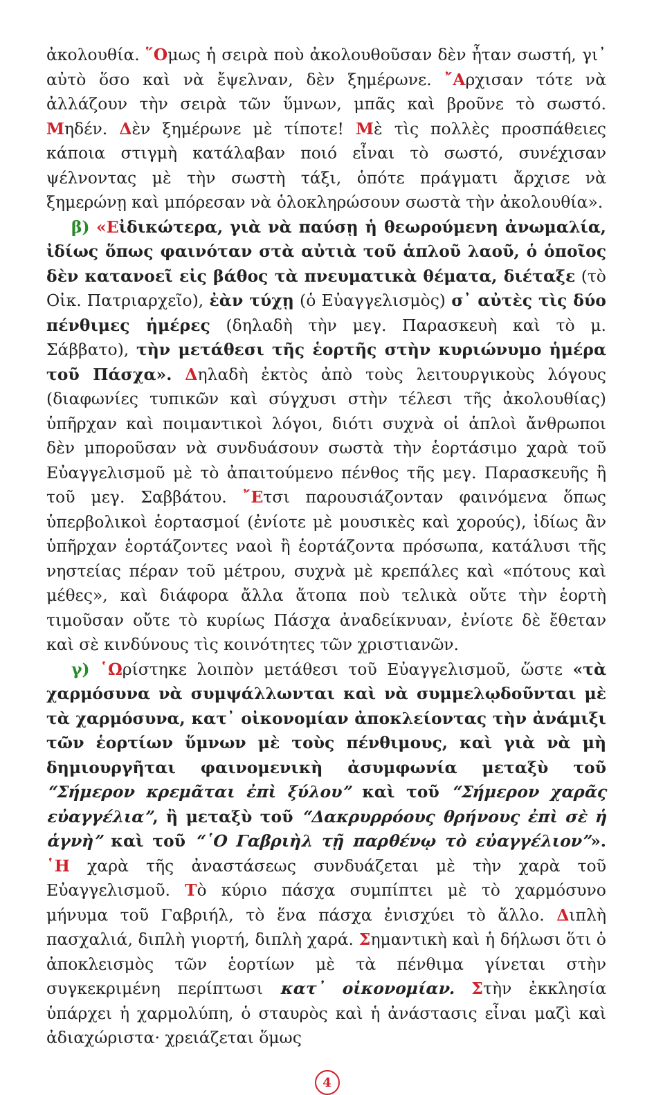ἀκολουθία. ῞Ομως ἡ σειρὰ ποὺ ἀκολουθοῦσαν δὲν ἦταν σωστή, γι᾽ αὐτὸ ὅσο καὶ νὰ ἔψελναν, δὲν ξημέρωνε. ῎Αρχισαν τότε νὰ ἀλλάζουν τὴν σειρὰ τῶν ὕμνων, μπᾶς καὶ βροῦνε τὸ σωστό. Μηδέν. Δὲν ξημέρωνε μὲ τίποτε! Μὲ τὶς πολλὲς προσπάθειες κάποια στιγμὴ κατάλαβαν ποιό εἶναι τὸ σωστό, συνέχισαν ψέλνοντας μὲ τὴν σωστὴ τάξι, ὁπότε πράγματι ἄρχισε νὰ ξημερώνῃ καὶ μπόρεσαν νὰ ὁλοκληρώσουν σωστὰ τὴν ἀκολουθία».
β) «Εἰδικώτερα, γιὰ νὰ παύσῃ ἡ θεωρούμενη ἀνωμαλία, ἰδίως ὅπως φαινόταν στὰ αὐτιὰ τοῦ ἁπλοῦ λαοῦ, ὁ ὁποῖος δὲν κατανοεῖ εἰς βάθος τὰ πνευματικὰ θέματα, διέταξε (τὸ Οἰκ. Πατριαρχεῖο), ἐὰν τύχῃ (ὁ Εὐαγγελισμὸς) σ᾽ αὐτὲς τὶς δύο πένθιμες ἡμέρες (δηλαδὴ τὴν μεγ. Παρασκευὴ καὶ τὸ μ. Σάββατο), τὴν μετάθεσι τῆς ἑορτῆς στὴν κυριώνυμο ἡμέρα τοῦ Πάσχα». Δηλαδὴ ἐκτὸς ἀπὸ τοὺς λειτουργικοὺς λόγους (διαφωνίες τυπικῶν καὶ σύγχυσι στὴν τέλεσι τῆς ἀκολουθίας) ὑπῆρχαν καὶ ποιμαντικοὶ λόγοι, διότι συχνὰ οἱ ἁπλοὶ ἄνθρωποι δὲν μποροῦσαν νὰ συνδυάσουν σωστὰ τὴν ἑορτάσιμο χαρὰ τοῦ Εὐαγγελισμοῦ μὲ τὸ ἀπαιτούμενο πένθος τῆς μεγ. Παρασκευῆς ἢ τοῦ μεγ. Σαββάτου. ῎Ετσι παρουσιάζονταν φαινόμενα ὅπως ὑπερβολικοὶ ἑορτασμοί (ἐνίοτε μὲ μουσικὲς καὶ χορούς), ἰδίως ἂν ὑπῆρχαν ἑορτάζοντες ναοὶ ἢ ἑορτάζοντα πρόσωπα, κατάλυσι τῆς νηστείας πέραν τοῦ μέτρου, συχνὰ μὲ κρεπάλες καὶ «πότους καὶ μέθες», καὶ διάφορα ἄλλα ἄτοπα ποὺ τελικὰ οὔτε τὴν ἑορτὴ τιμοῦσαν οὔτε τὸ κυρίως Πάσχα ἀναδείκνυαν, ἐνίοτε δὲ ἔθεταν καὶ σὲ κινδύνους τὶς κοινότητες τῶν χριστιανῶν.
γ) ῾Ωρίστηκε λοιπὸν μετάθεσι τοῦ Εὐαγγελισμοῦ, ὥστε «τὰ χαρμόσυνα νὰ συμψάλλωνται καὶ νὰ συμμελῳδοῦνται μὲ τὰ χαρμόσυνα, κατ᾽ οἰκονομίαν ἀποκλείοντας τὴν ἀνάμιξι τῶν ἑορτίων ὕμνων μὲ τοὺς πένθιμους, καὶ γιὰ νὰ μὴ δημιουργῆται φαινομενικὴ ἀσυμφωνία μεταξὺ τοῦ “Σήμερον κρεμᾶται ἐπὶ ξύλου” καὶ τοῦ “Σήμερον χαρᾶς εὐαγγέλια”, ἢ μεταξὺ τοῦ “Δακρυρρόους θρήνους ἐπὶ σὲ ἡ ἁγνὴ” καὶ τοῦ “῾Ο Γαβριὴλ τῇ παρθένῳ τὸ εὐαγγέλιον”». ῾Η χαρὰ τῆς ἀναστάσεως συνδυάζεται μὲ τὴν χαρὰ τοῦ Εὐαγγελισμοῦ. Τὸ κύριο πάσχα συμπίπτει μὲ τὸ χαρμόσυνο μήνυμα τοῦ Γαβριήλ, τὸ ἕνα πάσχα ἐνισχύει τὸ ἄλλο. Διπλὴ πασχαλιά, διπλὴ γιορτή, διπλὴ χαρά. Σημαντικὴ καὶ ἡ δήλωσι ὅτι ὁ ἀποκλεισμὸς τῶν ἑορτίων μὲ τὰ πένθιμα γίνεται στὴν συγκεκριμένη περίπτωσι κατ᾽ οἰκονομίαν. Στὴν ἐκκλησία ὑπάρχει ἡ χαρμολύπη, ὁ σταυρὸς καὶ ἡ ἀνάστασις εἶναι μαζὶ καὶ ἀδιαχώριστα· χρειάζεται ὅμως
4